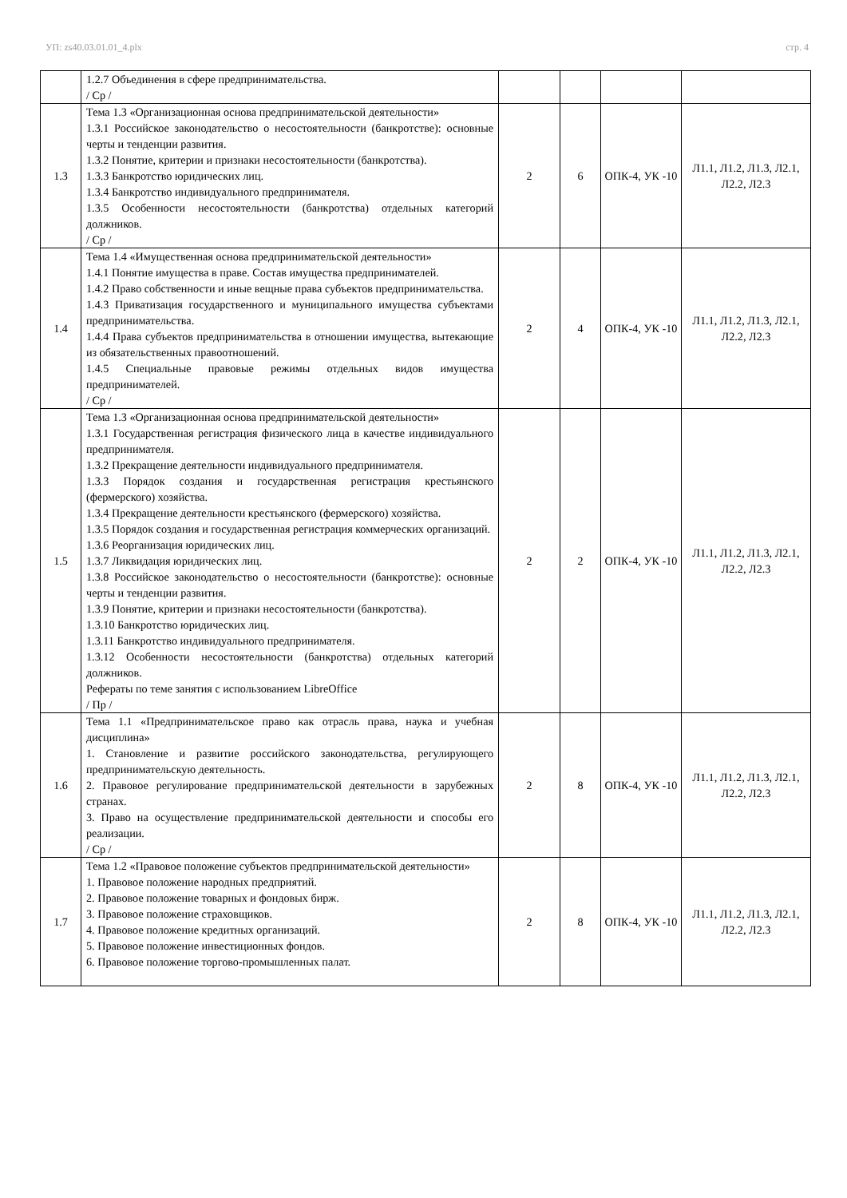УП: zs40.03.01.01_4.plx стр. 4
| | 1.2.7 Объединения в сфере предпринимательства. / Ср / | | | | |
| 1.3 | Тема 1.3 «Организационная основа предпринимательской деятельности» 1.3.1 Российское законодательство о несостоятельности (банкротстве): основные черты и тенденции развития. 1.3.2 Понятие, критерии и признаки несостоятельности (банкротства). 1.3.3 Банкротство юридических лиц. 1.3.4 Банкротство индивидуального предпринимателя. 1.3.5 Особенности несостоятельности (банкротства) отдельных категорий должников. / Ср / | 2 | 6 | ОПК-4, УК -10 | Л1.1, Л1.2, Л1.3, Л2.1, Л2.2, Л2.3 |
| 1.4 | Тема 1.4 «Имущественная основа предпринимательской деятельности» 1.4.1 Понятие имущества в праве. Состав имущества предпринимателей. 1.4.2 Право собственности и иные вещные права субъектов предпринимательства. 1.4.3 Приватизация государственного и муниципального имущества субъектами предпринимательства. 1.4.4 Права субъектов предпринимательства в отношении имущества, вытекающие из обязательственных правоотношений. 1.4.5 Специальные правовые режимы отдельных видов имущества предпринимателей. / Ср / | 2 | 4 | ОПК-4, УК -10 | Л1.1, Л1.2, Л1.3, Л2.1, Л2.2, Л2.3 |
| 1.5 | Тема 1.3 «Организационная основа предпринимательской деятельности» 1.3.1 Государственная регистрация физического лица в качестве индивидуального предпринимателя. 1.3.2 Прекращение деятельности индивидуального предпринимателя. 1.3.3 Порядок создания и государственная регистрация крестьянского (фермерского) хозяйства. 1.3.4 Прекращение деятельности крестьянского (фермерского) хозяйства. 1.3.5 Порядок создания и государственная регистрация коммерческих организаций. 1.3.6 Реорганизация юридических лиц. 1.3.7 Ликвидация юридических лиц. 1.3.8 Российское законодательство о несостоятельности (банкротстве): основные черты и тенденции развития. 1.3.9 Понятие, критерии и признаки несостоятельности (банкротства). 1.3.10 Банкротство юридических лиц. 1.3.11 Банкротство индивидуального предпринимателя. 1.3.12 Особенности несостоятельности (банкротства) отдельных категорий должников. Рефераты по теме занятия с использованием LibreOffice / Пр / | 2 | 2 | ОПК-4, УК -10 | Л1.1, Л1.2, Л1.3, Л2.1, Л2.2, Л2.3 |
| 1.6 | Тема 1.1 «Предпринимательское право как отрасль права, наука и учебная дисциплина» 1. Становление и развитие российского законодательства, регулирующего предпринимательскую деятельность. 2. Правовое регулирование предпринимательской деятельности в зарубежных странах. 3. Право на осуществление предпринимательской деятельности и способы его реализации. / Ср / | 2 | 8 | ОПК-4, УК -10 | Л1.1, Л1.2, Л1.3, Л2.1, Л2.2, Л2.3 |
| 1.7 | Тема 1.2 «Правовое положение субъектов предпринимательской деятельности» 1. Правовое положение народных предприятий. 2. Правовое положение товарных и фондовых бирж. 3. Правовое положение страховщиков. 4. Правовое положение кредитных организаций. 5. Правовое положение инвестиционных фондов. 6. Правовое положение торгово-промышленных палат. | 2 | 8 | ОПК-4, УК -10 | Л1.1, Л1.2, Л1.3, Л2.1, Л2.2, Л2.3 |